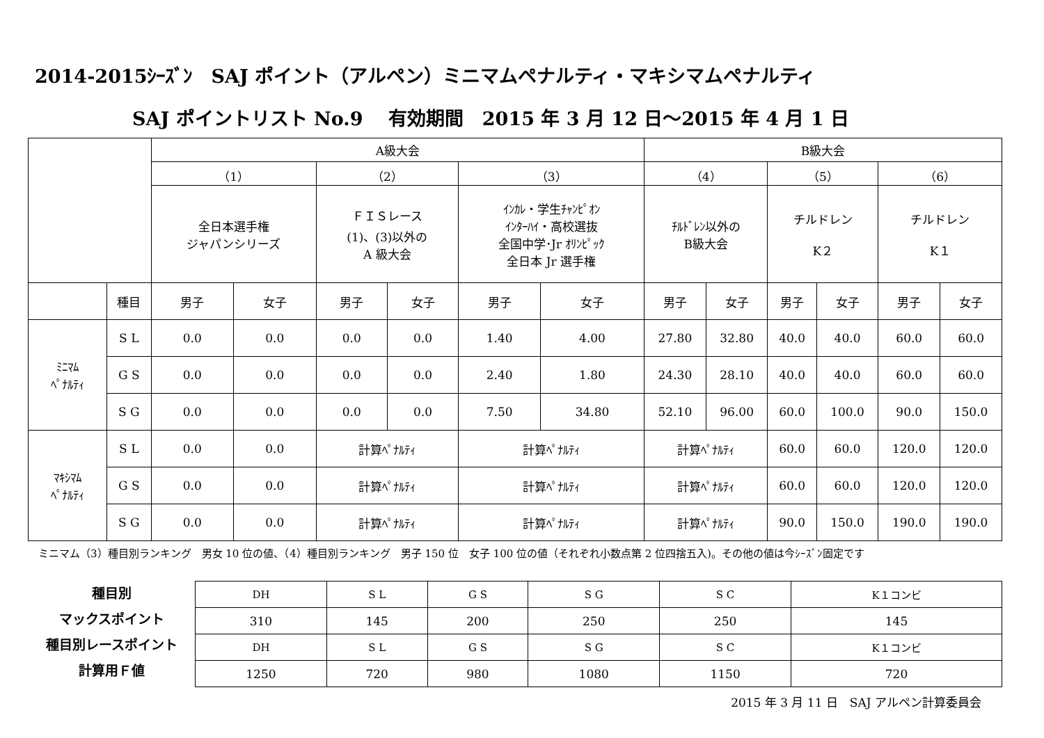2014-2015ｼｰｽﾞﾝ　SAJ ポイント（アルペン）ミニマムペナルティ・マキシマムペナルティ
SAJ ポイントリスト No.9　 有効期間　2015 年 3 月 12 日～2015 年 4 月 1 日
| | | A級大会 | | | | | | B級大会 | | | | | |
| | | （1） | | （2） | | （3） | | （4） | | （5） | | （6） | |
| | | 全日本選手権 ジャパンシリーズ | | ＦＩＳレース (1)、(3)以外の A 級大会 | | ｲﾝｶﾚ・学生ﾁｬﾝﾋﾟｵﾝ ｲﾝﾀｰﾊｲ・高校選抜 全国中学･Jr ｵﾘﾝﾋﾟｯｸ 全日本 Jr 選手権 | | ﾁﾙﾄﾞﾚﾝ以外の B級大会 | | チルドレン K２ | | チルドレン K１ | |
| | 種目 | 男子 | 女子 | 男子 | 女子 | 男子 | 女子 | 男子 | 女子 | 男子 | 女子 | 男子 | 女子 |
| ﾐﾆﾏﾑ ﾍﾟﾅﾙﾃｨ | S L | 0.0 | 0.0 | 0.0 | 0.0 | 1.40 | 4.00 | 27.80 | 32.80 | 40.0 | 40.0 | 60.0 | 60.0 |
| | G S | 0.0 | 0.0 | 0.0 | 0.0 | 2.40 | 1.80 | 24.30 | 28.10 | 40.0 | 40.0 | 60.0 | 60.0 |
| | S G | 0.0 | 0.0 | 0.0 | 0.0 | 7.50 | 34.80 | 52.10 | 96.00 | 60.0 | 100.0 | 90.0 | 150.0 |
| ﾏｷｼﾏﾑ ﾍﾟﾅﾙﾃｨ | S L | 0.0 | 0.0 | 計算ﾍﾟﾅﾙﾃｨ | | 計算ﾍﾟﾅﾙﾃｨ | | 計算ﾍﾟﾅﾙﾃｨ | | 60.0 | 60.0 | 120.0 | 120.0 |
| | G S | 0.0 | 0.0 | 計算ﾍﾟﾅﾙﾃｨ | | 計算ﾍﾟﾅﾙﾃｨ | | 計算ﾍﾟﾅﾙﾃｨ | | 60.0 | 60.0 | 120.0 | 120.0 |
| | S G | 0.0 | 0.0 | 計算ﾍﾟﾅﾙﾃｨ | | 計算ﾍﾟﾅﾙﾃｨ | | 計算ﾍﾟﾅﾙﾃｨ | | 90.0 | 150.0 | 190.0 | 190.0 |
ミニマム（3）種目別ランキング　男女 10 位の値、（4）種目別ランキング　男子 150 位　女子 100 位の値（それぞれ小数点第 2 位四捨五入)。その他の値は今ｼｰｽﾞﾝ固定です
種目別
マックスポイント
種目別レースポイント
計算用Ｆ値
| DH | S L | G S | S G | S C | K１コンビ |
| 310 | 145 | 200 | 250 | 250 | 145 |
| DH | S L | G S | S G | S C | K１コンビ |
| 1250 | 720 | 980 | 1080 | 1150 | 720 |
2015 年 3 月 11 日　SAJ アルペン計算委員会